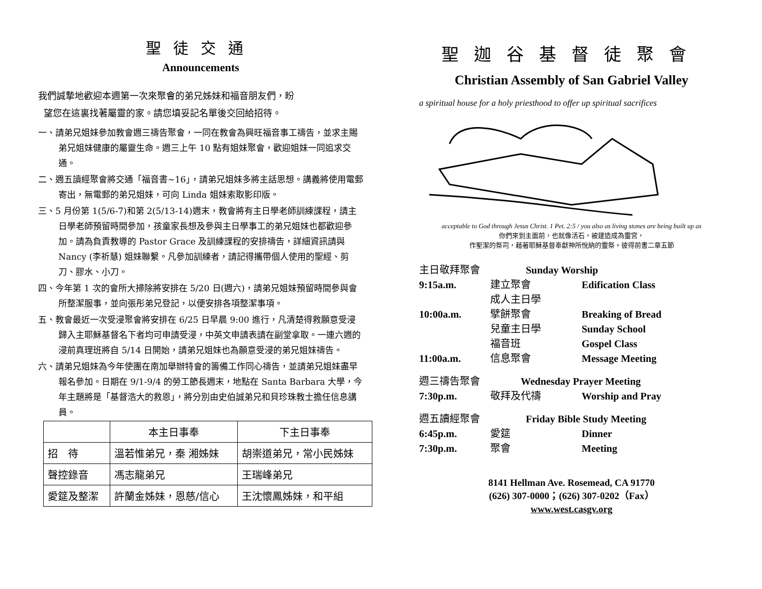聖徒交通
Announcements
我們誠摯地歡迎本週第一次來聚會的弟兄姊妹和福音朋友們，盼
望您在這裏找著屬靈的家。請您填妥記名單後交回給招待。
一、請弟兄姐妹參加教會週三禱告聚會，一同在教會為興旺福音事工禱告，並求主賜弟兄姐妹健康的屬靈生命。週三上午 10 點有姐妹聚會，歡迎姐妹一同追求交通。
二、週五讀經聚會將交通「福音書~16」，請弟兄姐妹多將主話思想。講義將使用電郵寄出，無電郵的弟兄姐妹，可向 Linda 姐妹索取影印版。
三、5 月份第 1(5/6-7)和第 2(5/13-14)週末，教會將有主日學老師訓練課程，請主日學老師預留時間參加，孩童家長想及參與主日學事工的弟兄姐妹也都歡迎參加。請為負責教導的 Pastor Grace 及訓練課程的安排禱告，詳細資訊請與 Nancy (李祈慧) 姐妹聯繫。凡參加訓練者，請記得攜帶個人使用的聖經、剪刀、膠水、小刀。
四、今年第 1 次的會所大掃除將安排在 5/20 日(週六)，請弟兄姐妹預留時間參與會所整潔服事，並向張彤弟兄登記，以便安排各項整潔事項。
五、教會最近一次受浸聚會將安排在 6/25 日早晨 9:00 進行，凡清楚得救願意受浸歸入主耶穌基督名下者均可申請受浸，中英文申請表請在副堂拿取。一連六週的浸前真理班將自 5/14 日開始，請弟兄姐妹也為願意受浸的弟兄姐妹禱告。
六、請弟兄姐妹為今年使團在南加舉辦特會的籌備工作同心禱告，並請弟兄姐妹盡早報名參加。日期在 9/1-9/4 的勞工節長週末，地點在 Santa Barbara 大學，今年主題將是「基督浩大的救恩」，將分別由史伯誠弟兄和貝珍珠教士擔任信息講員。
| | 本主日事奉 | 下主日事奉 |
| --- | --- | --- |
| 招 待 | 溫若惟弟兄，秦 湘姊妹 | 胡崇道弟兄，常小民姊妹 |
| 聲控錄音 | 馮志龍弟兄 | 王瑞峰弟兄 |
| 愛筵及整潔 | 許蘭金姊妹，恩慈/信心 | 王沈懷鳳姊妹，和平組 |
聖迦谷基督徒聚會
Christian Assembly of San Gabriel Valley
a spiritual house for a holy priesthood to offer up spiritual sacrifices
acceptable to God through Jesus Christ. 1 Pet. 2:5 / you also as living stones are being built up as
你們來到主面前，也就像活石，被建造成為靈宮，
作聖潔的祭司，藉著耶穌基督奉獻神所悅納的靈祭。彼得前書二章五節
主日敬拜聚會 Sunday Worship
9:15a.m. 建立聚會 Edification Class
成人主日學
10:00a.m. 擘餅聚會 Breaking of Bread
兒童主日學 Sunday School
福音班 Gospel Class
11:00a.m. 信息聚會 Message Meeting
週三禱告聚會 Wednesday Prayer Meeting
7:30p.m. 敬拜及代禱 Worship and Pray
週五讀經聚會 Friday Bible Study Meeting
6:45p.m. 愛筵 Dinner
7:30p.m. 聚會 Meeting
8141 Hellman Ave. Rosemead, CA 91770
(626) 307-0000；(626) 307-0202（Fax）
www.west.casgv.org